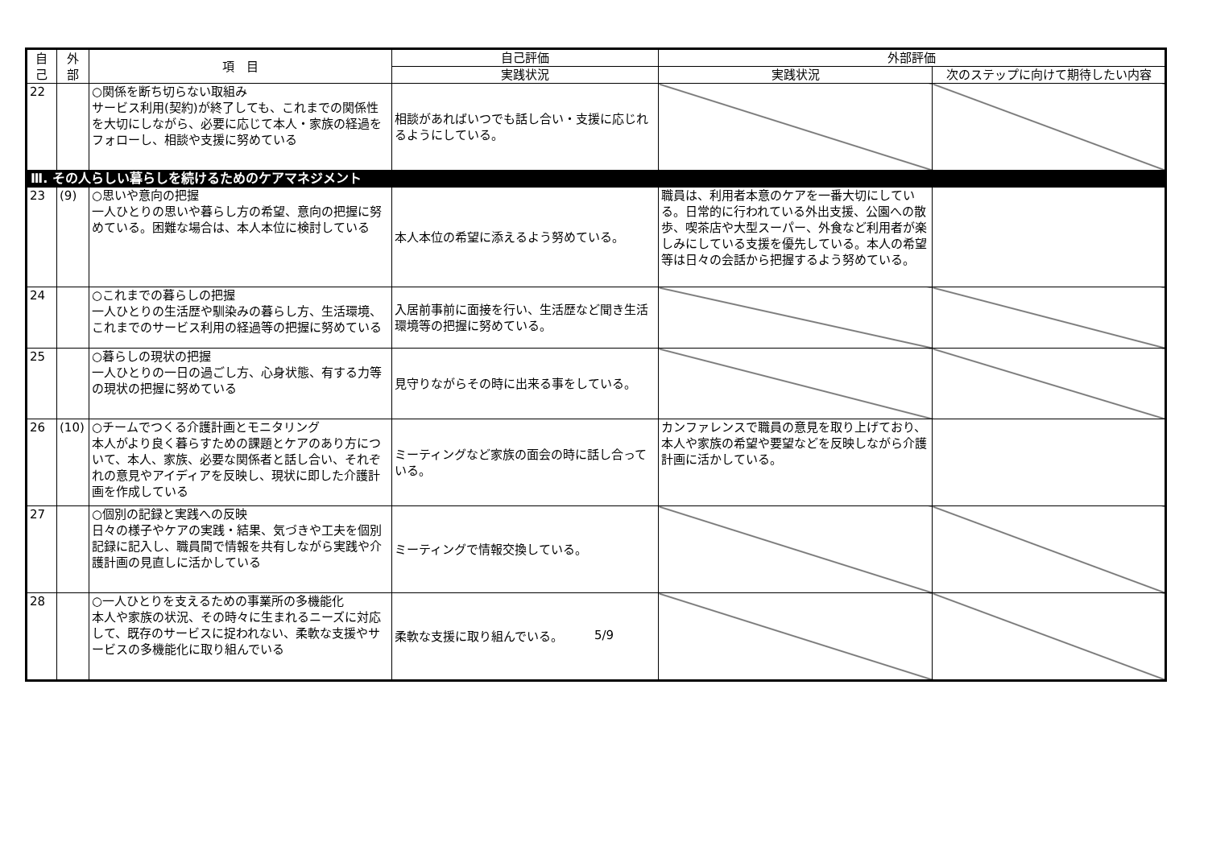| 自 己 | 外 部 | 項 目 | 自己評価 | 外部評価 | |
| --- | --- | --- | --- | --- | --- |
| | | | 実践状況 | 実践状況 | 次のステップに向けて期待したい内容 |
| 22 | | ○関係を断ち切らない取組み サービス利用(契約)が終了しても、これまでの関係性を大切にしながら、必要に応じて本人・家族の経過をフォローし、相談や支援に努めている | 相談があればいつでも話し合い・支援に応じれるようにしている。 | | |
| Ⅲ. その人らしい暮らしを続けるためのケアマネジメント | | | | | |
| 23 | (9) | ○思いや意向の把握 一人ひとりの思いや暮らし方の希望、意向の把握に努めている。困難な場合は、本人本位に検討している | 本人本位の希望に添えるよう努めている。 | 職員は、利用者本意のケアを一番大切にしている。日常的に行われている外出支援、公園への散歩、喫茶店や大型スーパー、外食など利用者が楽しみにしている支援を優先している。本人の希望等は日々の会話から把握するよう努めている。 | |
| 24 | | ○これまでの暮らしの把握 一人ひとりの生活歴や馴染みの暮らし方、生活環境、これまでのサービス利用の経過等の把握に努めている | 入居前事前に面接を行い、生活歴など聞き生活環境等の把握に努めている。 | | |
| 25 | | ○暮らしの現状の把握 一人ひとりの一日の過ごし方、心身状態、有する力等の現状の把握に努めている | 見守りながらその時に出来る事をしている。 | | |
| 26 | (10) | ○チームでつくる介護計画とモニタリング 本人がより良く暮らすための課題とケアのあり方について、本人、家族、必要な関係者と話し合い、それぞれの意見やアイディアを反映し、現状に即した介護計画を作成している | ミーティングなど家族の面会の時に話し合っている。 | カンファレンスで職員の意見を取り上げており、本人や家族の希望や要望などを反映しながら介護計画に活かしている。 | |
| 27 | | ○個別の記録と実践への反映 日々の様子やケアの実践・結果、気づきや工夫を個別記録に記入し、職員間で情報を共有しながら実践や介護計画の見直しに活かしている | ミーティングで情報交換している。 | | |
| 28 | | ○一人ひとりを支えるための事業所の多機能化 本人や家族の状況、その時々に生まれるニーズに対応して、既存のサービスに捉われない、柔軟な支援やサービスの多機能化に取り組んでいる | 柔軟な支援に取り組んでいる。 | | |
5/9